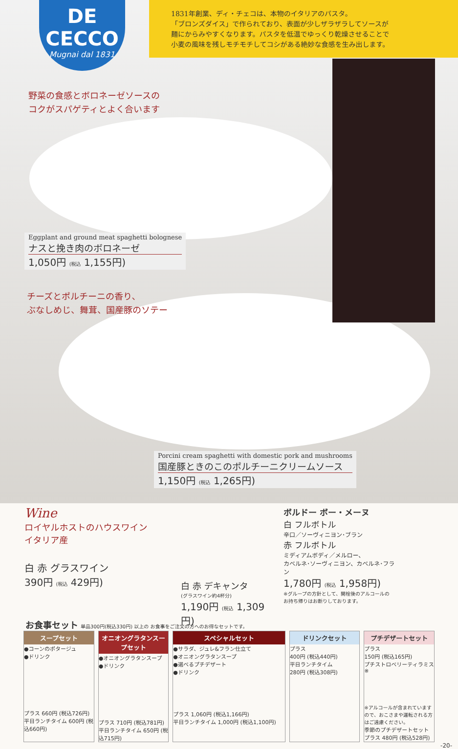DE CECCO
Mugnai dal 1831
1831年創業、ディ・チェコは、本物のイタリアのパスタ。
「ブロンズダイス」で作られており、表面が少しザラザラしてソースが
麺にからみやすくなります。パスタを低温でゆっくり乾燥させることで
小麦の風味を残しモチモチしてコシがある絶妙な食感を生み出します。
野菜の食感とボロネーゼソースの
コクがスパゲティとよく合います
Eggplant and ground meat spaghetti bolognese
ナスと挽き肉のボロネーゼ
1,050円 (税込 1,155円)
チーズとポルチーニの香り、
ぶなしめじ、舞茸、国産豚のソテー
Porcini cream spaghetti with domestic pork and mushrooms
国産豚ときのこのポルチーニクリームソース
1,150円 (税込 1,265円)
Wine
ロイヤルホストのハウスワイン
イタリア産
白 赤 グラスワイン
390円 (税込 429円)
白 赤 デキャンタ
(グラスワイン約4杯分)
1,190円 (税込 1,309円)
ボルドー ボー・メーヌ
白 フルボトル
辛口／ソーヴィニヨン･ブラン
赤 フルボトル
ミディアムボディ／メルロー、
カベルネ･ソーヴィニヨン、カベルネ･フラン
1,780円 (税込 1,958円)
※グループの方針として、開栓後のアルコールの
お持ち帰りはお断りしております。
お食事セット 単品300円(税込330円) 以上の お食事をご注文の方へのお得なセットです。
スープセット
●コーンのポタージュ
●ドリンク
プラス 660円 (税込726円)
平日ランチタイム 600円 (税込660円)
オニオングラタンスープセット
●オニオングラタンスープ
●ドリンク
プラス 710円 (税込781円)
平日ランチタイム 650円 (税込715円)
スペシャルセット
●サラダ、ジュレ&フラン仕立て
●オニオングラタンスープ
●選べるプチデザート
●ドリンク
プラス 1,060円 (税込1,166円)
平日ランチタイム 1,000円 (税込1,100円)
ドリンクセット
プラス
400円 (税込440円)
平日ランチタイム
280円 (税込308円)
プチデザートセット
プラス
150円 (税込165円)
プチストロベリーティラミス※
※アルコールが含まれていますので、おこさまや運転される方はご遠慮ください。
季節のプチデザートセット
プラス 480円 (税込528円)
-20-